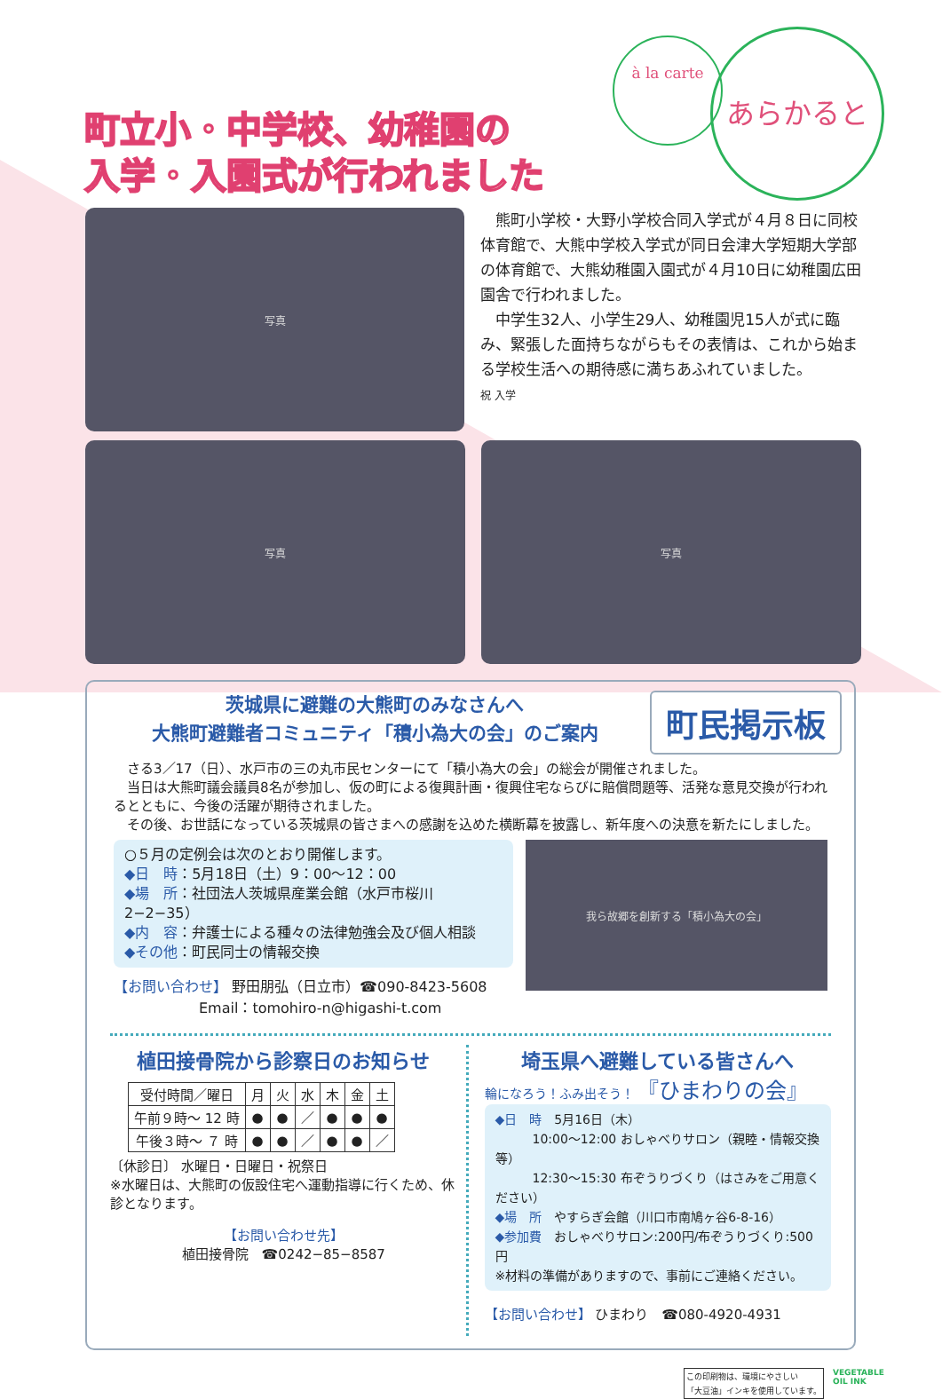à la carte あらかると
町立小・中学校、幼稚園の
入学・入園式が行われました
写真
　熊町小学校・大野小学校合同入学式が４月８日に同校体育館で、大熊中学校入学式が同日会津大学短期大学部の体育館で、大熊幼稚園入園式が４月10日に幼稚園広田園舎で行われました。
　中学生32人、小学生29人、幼稚園児15人が式に臨み、緊張した面持ちながらもその表情は、これから始まる学校生活への期待感に満ちあふれていました。
祝 入学
写真 写真
茨城県に避難の大熊町のみなさんへ
大熊町避難者コミュニティ「積小為大の会」のご案内
町民掲示板
　さる3／17（日）、水戸市の三の丸市民センターにて「積小為大の会」の総会が開催されました。
　当日は大熊町議会議員8名が参加し、仮の町による復興計画・復興住宅ならびに賠償問題等、活発な意見交換が行われるとともに、今後の活躍が期待されました。
　その後、お世話になっている茨城県の皆さまへの感謝を込めた横断幕を披露し、新年度への決意を新たにしました。
○５月の定例会は次のとおり開催します。
◆日　時：5月18日（土）9：00〜12：00
◆場　所：社団法人茨城県産業会館（水戸市桜川2−2−35）
◆内　容：弁護士による種々の法律勉強会及び個人相談
◆その他：町民同士の情報交換
【お問い合わせ】 野田朋弘（日立市）☎090-8423-5608
　　　　　　Email：tomohiro-n@higashi-t.com
我ら故郷を創新する「積小為大の会」
植田接骨院から診察日のお知らせ
| 受付時間／曜日 | 月 | 火 | 水 | 木 | 金 | 土 |
| --- | --- | --- | --- | --- | --- | --- |
| 午前９時〜 12 時 | ● | ● | ／ | ● | ● | ● |
| 午後３時〜 ７ 時 | ● | ● | ／ | ● | ● | ／ |
〔休診日〕 水曜日・日曜日・祝祭日
※水曜日は、大熊町の仮設住宅へ運動指導に行くため、休診となります。
【お問い合わせ先】
植田接骨院　☎0242−85−8587
埼玉県へ避難している皆さんへ
輪になろう！ふみ出そう！ 『ひまわりの会』
◆日　時　5月16日（木）
　　　10:00〜12:00 おしゃべりサロン（親睦・情報交換等）
　　　12:30〜15:30 布ぞうりづくり（はさみをご用意ください）
◆場　所　やすらぎ会館（川口市南鳩ヶ谷6-8-16）
◆参加費　おしゃべりサロン:200円/布ぞうりづくり:500円
※材料の準備がありますので、事前にご連絡ください。
【お問い合わせ】 ひまわり　☎080-4920-4931
この印刷物は、環境にやさしい
「大豆油」インキを使用しています。
VEGETABLE
OIL INK